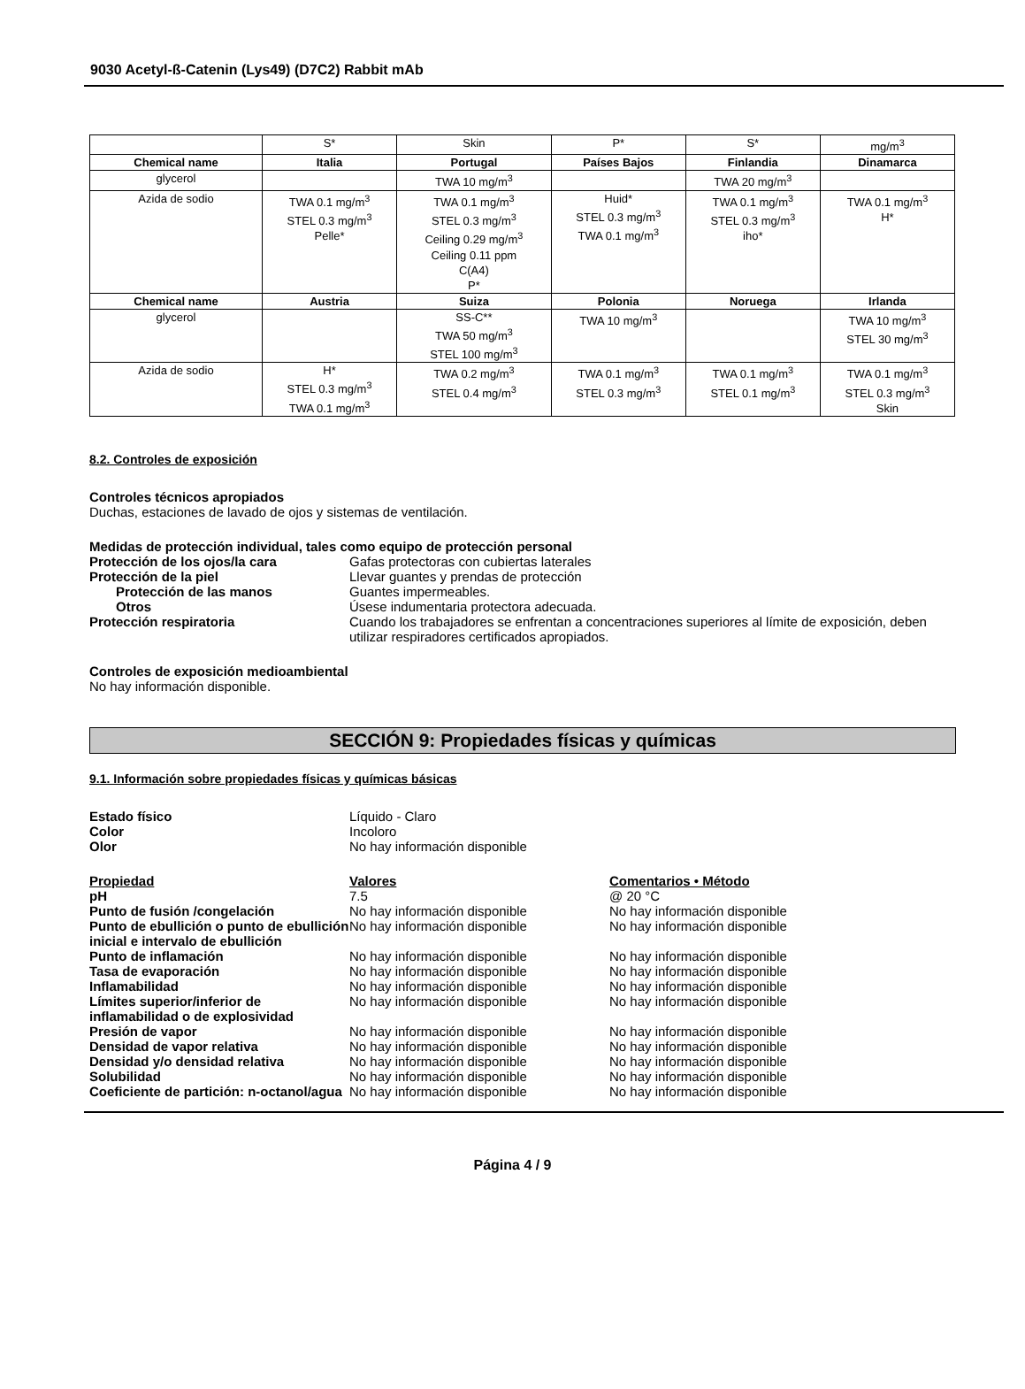9030 Acetyl-ß-Catenin (Lys49) (D7C2) Rabbit mAb
| | S* | Skin | P* | S* | mg/m<sup>3</sup> |
| Chemical name | Italia | Portugal | Países Bajos | Finlandia | Dinamarca |
| glycerol | | TWA 10 mg/m<sup>3</sup> | | TWA 20 mg/m<sup>3</sup> | |
| Azida de sodio | TWA 0.1 mg/m<sup>3</sup> STEL 0.3 mg/m<sup>3</sup> Pelle* | TWA 0.1 mg/m<sup>3</sup> STEL 0.3 mg/m<sup>3</sup> Ceiling 0.29 mg/m<sup>3</sup> Ceiling 0.11 ppm C(A4) P* | Huid* STEL 0.3 mg/m<sup>3</sup> TWA 0.1 mg/m<sup>3</sup> | TWA 0.1 mg/m<sup>3</sup> STEL 0.3 mg/m<sup>3</sup> iho* | TWA 0.1 mg/m<sup>3</sup> H* |
| Chemical name | Austria | Suiza | Polonia | Noruega | Irlanda |
| glycerol | | SS-C** TWA 50 mg/m<sup>3</sup> STEL 100 mg/m<sup>3</sup> | TWA 10 mg/m<sup>3</sup> | | TWA 10 mg/m<sup>3</sup> STEL 30 mg/m<sup>3</sup> |
| Azida de sodio | H* STEL 0.3 mg/m<sup>3</sup> TWA 0.1 mg/m<sup>3</sup> | TWA 0.2 mg/m<sup>3</sup> STEL 0.4 mg/m<sup>3</sup> | TWA 0.1 mg/m<sup>3</sup> STEL 0.3 mg/m<sup>3</sup> | TWA 0.1 mg/m<sup>3</sup> STEL 0.1 mg/m<sup>3</sup> | TWA 0.1 mg/m<sup>3</sup> STEL 0.3 mg/m<sup>3</sup> Skin |
8.2. Controles de exposición
Controles técnicos apropiados
Duchas, estaciones de lavado de ojos y sistemas de ventilación.
Medidas de protección individual, tales como equipo de protección personal
Protección de los ojos/la cara Gafas protectoras con cubiertas laterales
Protección de la piel Llevar guantes y prendas de protección
Protección de las manos Guantes impermeables.
Otros Úsese indumentaria protectora adecuada.
Protección respiratoria Cuando los trabajadores se enfrentan a concentraciones superiores al límite de exposición, deben utilizar respiradores certificados apropiados.
Controles de exposición medioambiental
No hay información disponible.
SECCIÓN 9: Propiedades físicas y químicas
9.1. Información sobre propiedades físicas y químicas básicas
Estado físico Líquido - Claro
Color Incoloro
Olor No hay información disponible
Propiedad Valores Comentarios • Método
pH 7.5 @ 20 °C
Punto de fusión /congelación No hay información disponible No hay información disponible
Punto de ebullición o punto de ebullición inicial e intervalo de ebullición
No hay información disponible No hay información disponible
Punto de inflamación No hay información disponible No hay información disponible
Tasa de evaporación No hay información disponible No hay información disponible
Inflamabilidad No hay información disponible No hay información disponible
Límites superior/inferior de inflamabilidad o de explosividad
No hay información disponible No hay información disponible
Presión de vapor No hay información disponible No hay información disponible
Densidad de vapor relativa No hay información disponible No hay información disponible
Densidad y/o densidad relativa No hay información disponible No hay información disponible
Solubilidad No hay información disponible No hay información disponible
Coeficiente de partición: n-octanol/agua
No hay información disponible No hay información disponible
Página 4 / 9